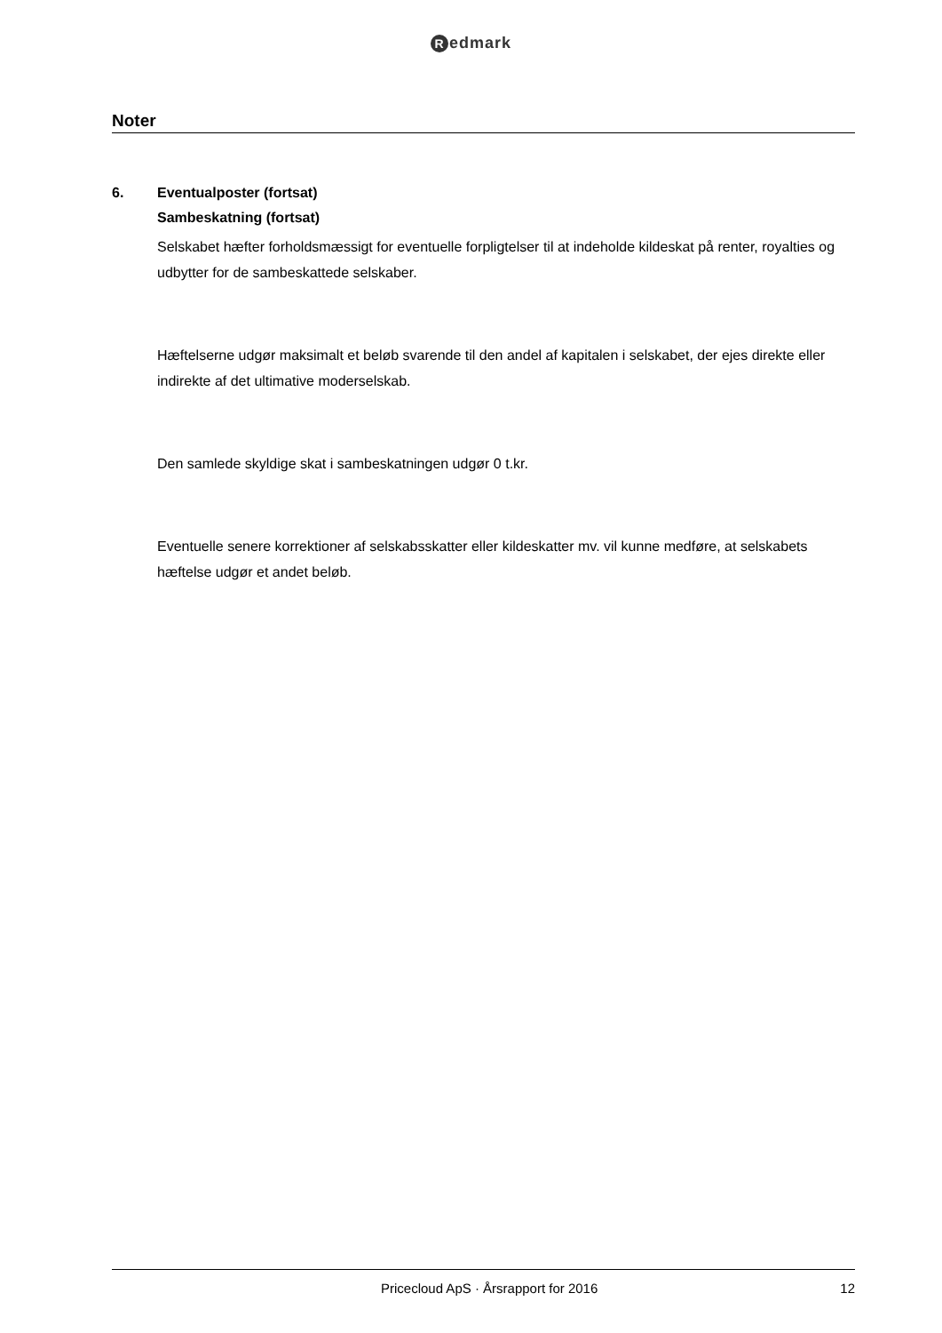Redmark
Noter
6. Eventualposter (fortsat)
Sambeskatning (fortsat)
Selskabet hæfter forholdsmæssigt for eventuelle forpligtelser til at indeholde kildeskat på renter, royalties og udbytter for de sambeskattede selskaber.
Hæftelserne udgør maksimalt et beløb svarende til den andel af kapitalen i selskabet, der ejes direkte eller indirekte af det ultimative moderselskab.
Den samlede skyldige skat i sambeskatningen udgør 0 t.kr.
Eventuelle senere korrektioner af selskabsskatter eller kildeskatter mv. vil kunne medføre, at selskabets hæftelse udgør et andet beløb.
Pricecloud ApS · Årsrapport for 2016 12